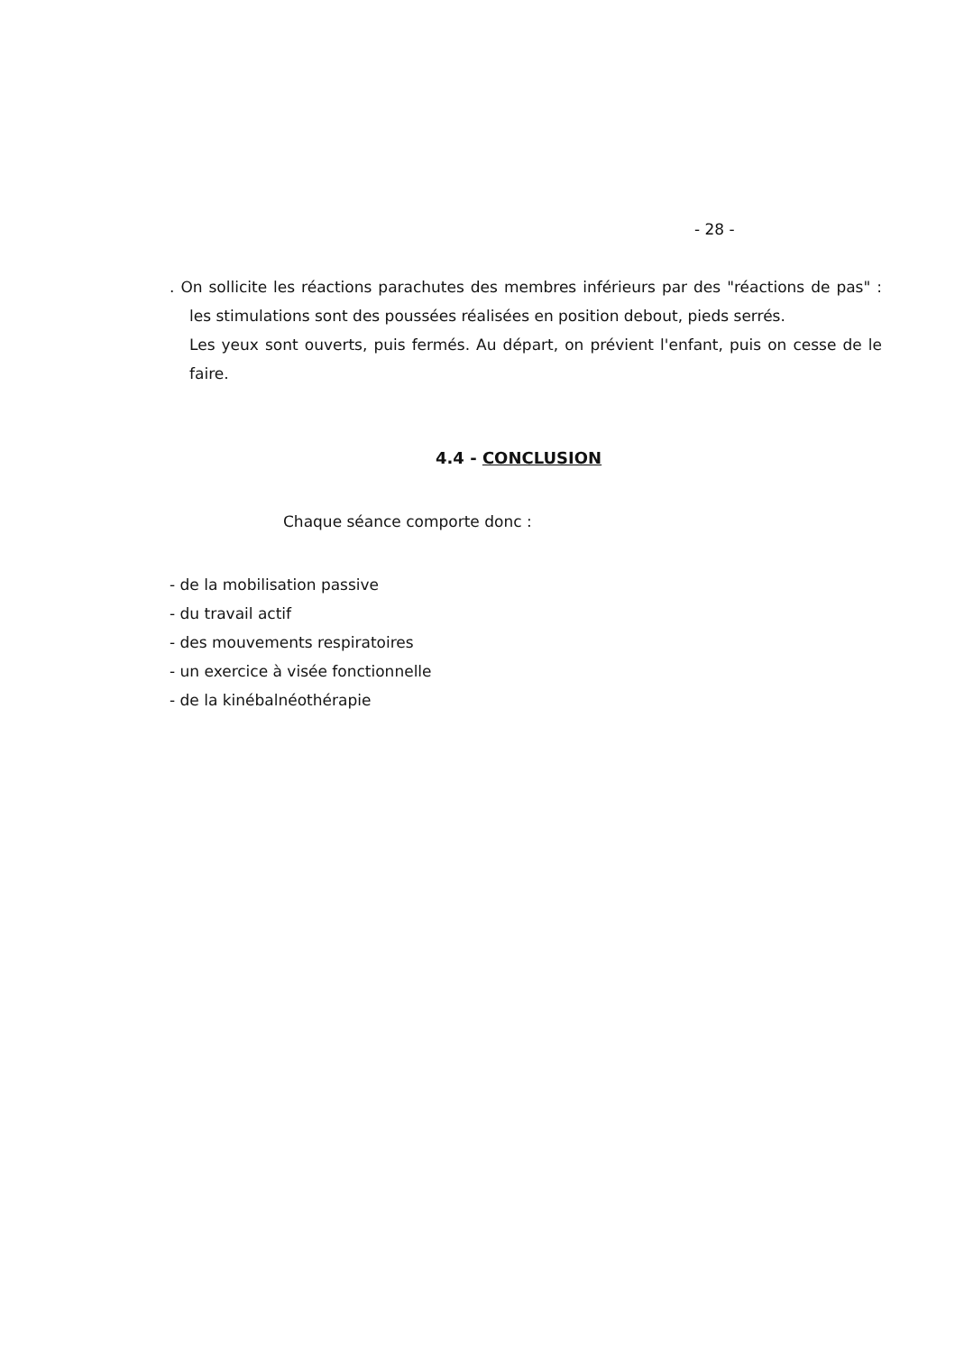- 28 -
. On sollicite les réactions parachutes des membres inférieurs par des "réactions de pas" : les stimulations sont des poussées réalisées en position debout, pieds serrés.
Les yeux sont ouverts, puis fermés. Au départ, on prévient l'enfant, puis on cesse de le faire.
4.4 - CONCLUSION
Chaque séance comporte donc :
- de la mobilisation passive
- du travail actif
- des mouvements respiratoires
- un exercice à visée fonctionnelle
- de la kinébalnéothérapie